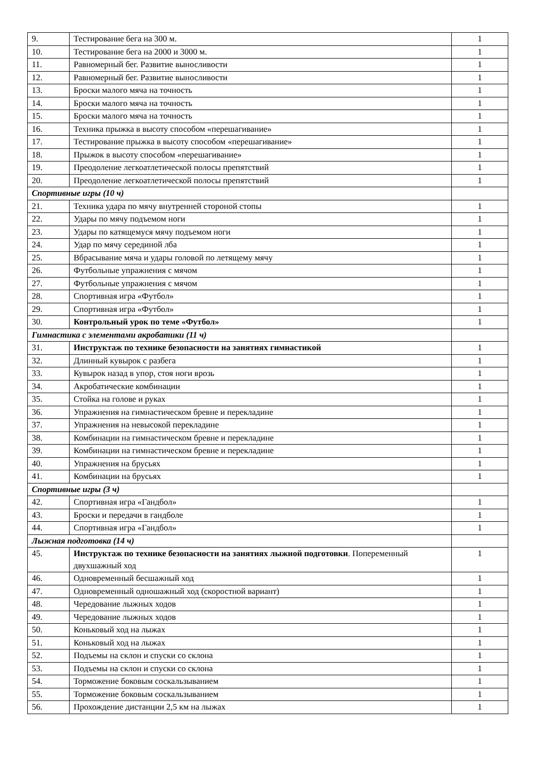| 9. | Тестирование бега на 300 м. | 1 |
| 10. | Тестирование бега на 2000 и 3000 м. | 1 |
| 11. | Равномерный бег. Развитие выносливости | 1 |
| 12. | Равномерный бег. Развитие выносливости | 1 |
| 13. | Броски малого мяча на точность | 1 |
| 14. | Броски малого мяча на точность | 1 |
| 15. | Броски малого мяча на точность | 1 |
| 16. | Техника прыжка в высоту способом «перешагивание» | 1 |
| 17. | Тестирование прыжка в высоту способом «перешагивание» | 1 |
| 18. | Прыжок в высоту способом «перешагивание» | 1 |
| 19. | Преодоление легкоатлетической полосы препятствий | 1 |
| 20. | Преодоление легкоатлетической полосы препятствий | 1 |
| Спортивные игры (10 ч) | | |
| 21. | Техника удара по мячу внутренней стороной стопы | 1 |
| 22. | Удары по мячу подъемом ноги | 1 |
| 23. | Удары по катящемуся мячу подъемом ноги | 1 |
| 24. | Удар по мячу серединой лба | 1 |
| 25. | Вбрасывание мяча и удары головой по летящему мячу | 1 |
| 26. | Футбольные упражнения с мячом | 1 |
| 27. | Футбольные упражнения с мячом | 1 |
| 28. | Спортивная игра «Футбол» | 1 |
| 29. | Спортивная игра «Футбол» | 1 |
| 30. | Контрольный урок по теме «Футбол» | 1 |
| Гимнастика с элементами акробатики (11 ч) | | |
| 31. | Инструктаж по технике безопасности на занятиях гимнастикой | 1 |
| 32. | Длинный кувырок с разбега | 1 |
| 33. | Кувырок назад в упор, стоя ноги врозь | 1 |
| 34. | Акробатические комбинации | 1 |
| 35. | Стойка на голове и руках | 1 |
| 36. | Упражнения на гимнастическом бревне и перекладине | 1 |
| 37. | Упражнения на невысокой перекладине | 1 |
| 38. | Комбинации на гимнастическом бревне и перекладине | 1 |
| 39. | Комбинации на гимнастическом бревне и перекладине | 1 |
| 40. | Упражнения на брусьях | 1 |
| 41. | Комбинации на брусьях | 1 |
| Спортивные игры (3 ч) | | |
| 42. | Спортивная игра «Гандбол» | 1 |
| 43. | Броски и передачи в гандболе | 1 |
| 44. | Спортивная игра «Гандбол» | 1 |
| Лыжная подготовка (14 ч) | | |
| 45. | Инструктаж по технике безопасности на занятиях лыжной подготовки . Попеременный двухшажный ход | 1 |
| 46. | Одновременный бесшажный ход | 1 |
| 47. | Одновременный одношажный ход (скоростной вариант) | 1 |
| 48. | Чередование лыжных ходов | 1 |
| 49. | Чередование лыжных ходов | 1 |
| 50. | Коньковый ход на лыжах | 1 |
| 51. | Коньковый ход на лыжах | 1 |
| 52. | Подъемы на склон и спуски со склона | 1 |
| 53. | Подъемы на склон и спуски со склона | 1 |
| 54. | Торможение боковым соскальзыванием | 1 |
| 55. | Торможение боковым соскальзыванием | 1 |
| 56. | Прохождение дистанции 2,5 км на лыжах | 1 |